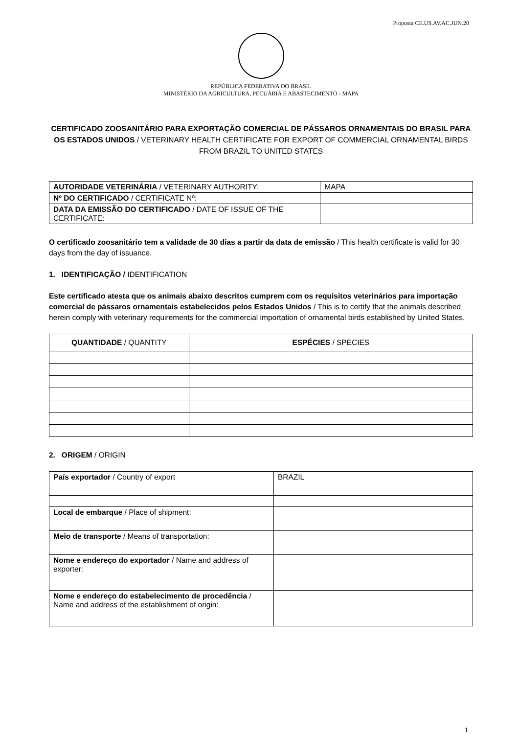Proposta CE.US.AV.AC.JUN.20
REPÚBLICA FEDERATIVA DO BRASIL
MINISTÉRIO DA AGRICULTURA, PECUÁRIA E ABASTECIMENTO - MAPA
CERTIFICADO ZOOSANITÁRIO PARA EXPORTAÇÃO COMERCIAL DE PÁSSAROS ORNAMENTAIS DO BRASIL PARA OS ESTADOS UNIDOS / VETERINARY HEALTH CERTIFICATE FOR EXPORT OF COMMERCIAL ORNAMENTAL BIRDS FROM BRAZIL TO UNITED STATES
| AUTORIDADE VETERINÁRIA / VETERINARY AUTHORITY: | MAPA |
| Nº DO CERTIFICADO / CERTIFICATE Nº: | |
| DATA DA EMISSÃO DO CERTIFICADO / DATE OF ISSUE OF THE CERTIFICATE: | |
O certificado zoosanitário tem a validade de 30 dias a partir da data de emissão / This health certificate is valid for 30 days from the day of issuance.
1. IDENTIFICAÇÃO / IDENTIFICATION
Este certificado atesta que os animais abaixo descritos cumprem com os requisitos veterinários para importação comercial de pássaros ornamentais estabelecidos pelos Estados Unidos / This is to certify that the animals described herein comply with veterinary requirements for the commercial importation of ornamental birds established by United States.
| QUANTIDADE / QUANTITY | ESPÉCIES / SPECIES |
| --- | --- |
2. ORIGEM / ORIGIN
| País exportador / Country of export | BRAZIL |
| Local de embarque / Place of shipment: | |
| Meio de transporte / Means of transportation: | |
| Nome e endereço do exportador / Name and address of exporter: | |
| Nome e endereço do estabelecimento de procedência / Name and address of the establishment of origin: | |
1